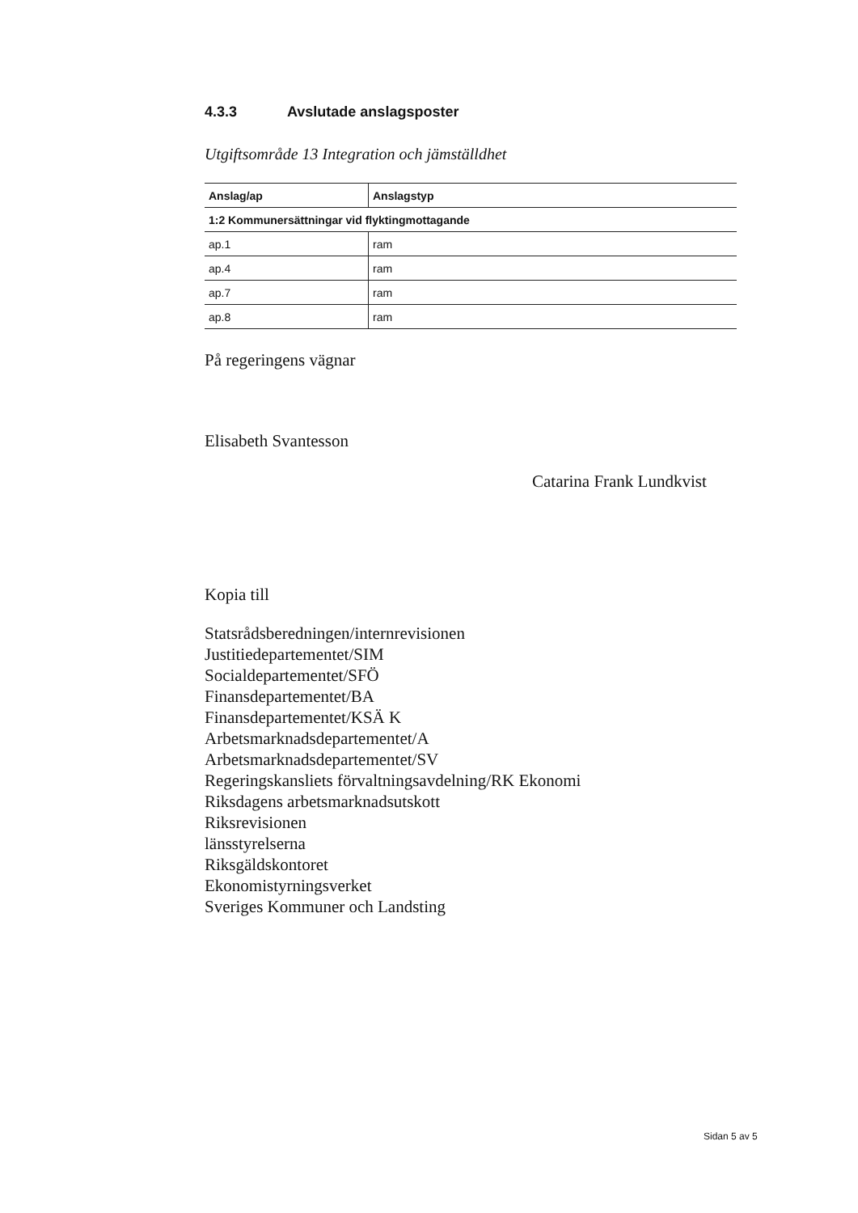4.3.3 Avslutade anslagsposter
Utgiftsområde 13 Integration och jämställdhet
| Anslag/ap | Anslagstyp |
| --- | --- |
| 1:2 Kommunersättningar vid flyktingmottagande | |
| ap.1 | ram |
| ap.4 | ram |
| ap.7 | ram |
| ap.8 | ram |
På regeringens vägnar
Elisabeth Svantesson
Catarina Frank Lundkvist
Kopia till
Statsrådsberedningen/internrevisionen
Justitiedepartementet/SIM
Socialdepartementet/SFÖ
Finansdepartementet/BA
Finansdepartementet/KSÄ K
Arbetsmarknadsdepartementet/A
Arbetsmarknadsdepartementet/SV
Regeringskansliets förvaltningsavdelning/RK Ekonomi
Riksdagens arbetsmarknadsutskott
Riksrevisionen
länsstyrelserna
Riksgäldskontoret
Ekonomistyrningsverket
Sveriges Kommuner och Landsting
Sidan 5 av 5